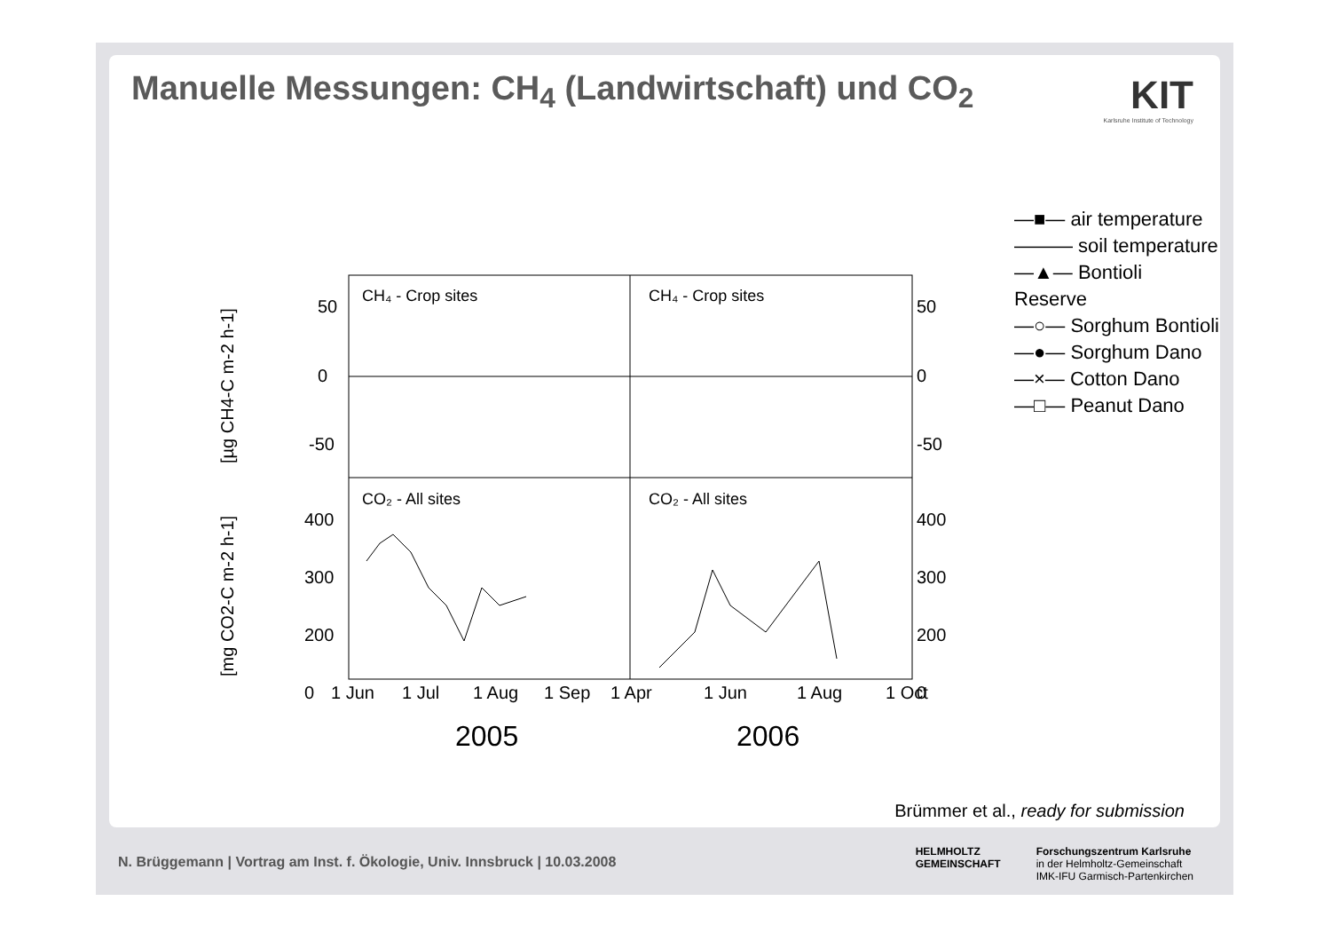Manuelle Messungen: CH<sub>4</sub> (Landwirtschaft) und CO<sub>2</sub>
KIT
Karlsruhe Institute of Technology
CH₄ - Crop sites
CH₄ - Crop sites
CO₂ - All sites
CO₂ - All sites
50
0
-50
50
0
-50
400
300
200
0
400
300
200
0
1 Jun
1 Jul
1 Aug
1 Sep
1 Apr
1 Jun
1 Aug
1 Oct
2005
2006
[µg CH4-C m-2 h-1]
[mg CO2-C m-2 h-1]
—■— air temperature
——— soil temperature
—▲— Bontioli Reserve
—○— Sorghum Bontioli
—●— Sorghum Dano
—×— Cotton Dano
—□— Peanut Dano
Brümmer et al., ready for submission
N. Brüggemann | Vortrag am Inst. f. Ökologie, Univ. Innsbruck | 10.03.2008
HELMHOLTZ
GEMEINSCHAFT
Forschungszentrum Karlsruhe
in der Helmholtz-Gemeinschaft
IMK-IFU Garmisch-Partenkirchen